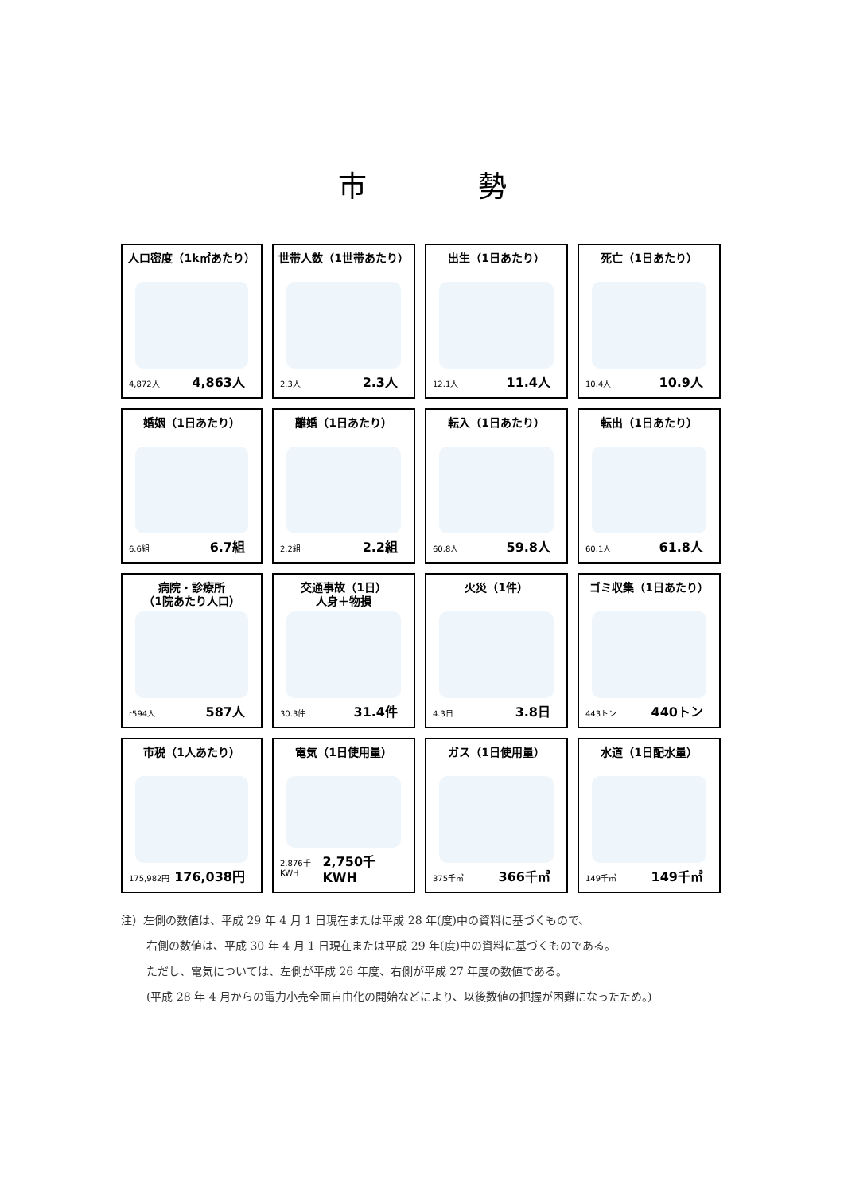市勢
人口密度（1k㎡あたり）
4,872人 4,863人
世帯人数（1世帯あたり）
2.3人 2.3人
出生（1日あたり）
12.1人 11.4人
死亡（1日あたり）
10.4人 10.9人
婚姻（1日あたり）
6.6組 6.7組
離婚（1日あたり）
2.2組 2.2組
転入（1日あたり）
60.8人 59.8人
転出（1日あたり）
60.1人 61.8人
病院・診療所
（1院あたり人口）
r594人 587人
交通事故（1日）
人身＋物損
30.3件 31.4件
火災（1件）
4.3日 3.8日
ゴミ収集（1日あたり）
443トン 440トン
市税（1人あたり）
175,982円 176,038円
電気（1日使用量）
2,876千KWH 2,750千KWH
ガス（1日使用量）
375千㎥ 366千㎥
水道（1日配水量）
149千㎥ 149千㎥
注）左側の数値は、平成 29 年 4 月 1 日現在または平成 28 年(度)中の資料に基づくもので、
右側の数値は、平成 30 年 4 月 1 日現在または平成 29 年(度)中の資料に基づくものである。
ただし、電気については、左側が平成 26 年度、右側が平成 27 年度の数値である。
(平成 28 年 4 月からの電力小売全面自由化の開始などにより、以後数値の把握が困難になったため。)